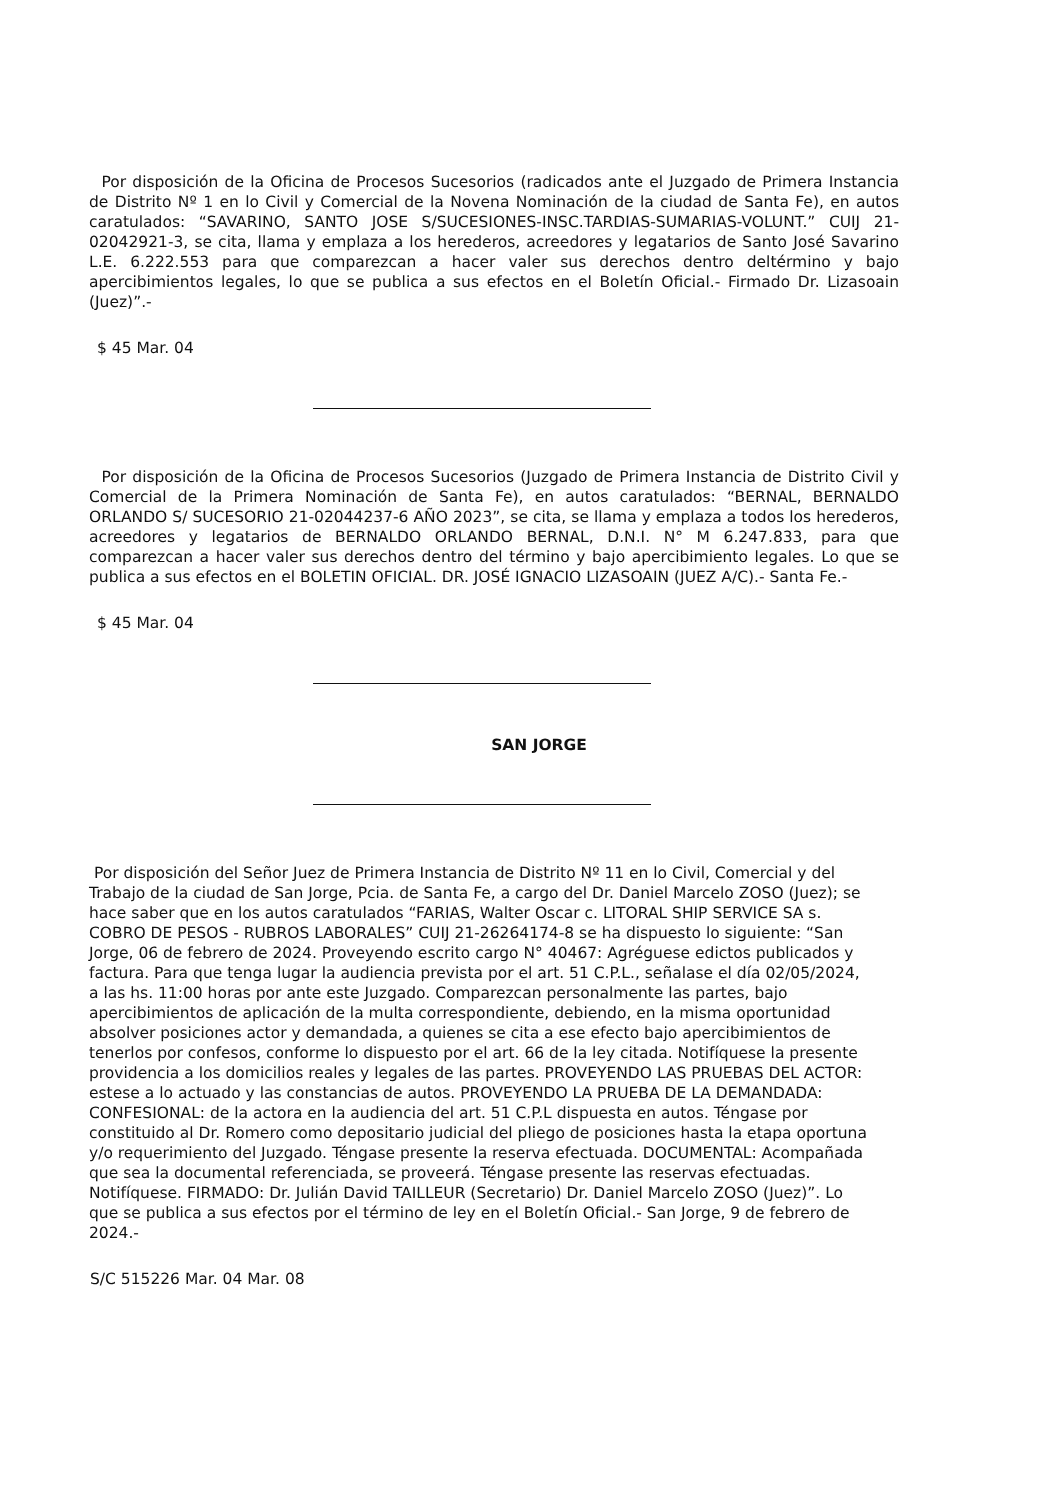Por disposición de la Oficina de Procesos Sucesorios (radicados ante el Juzgado de Primera Instancia de Distrito Nº 1 en lo Civil y Comercial de la Novena Nominación de la ciudad de Santa Fe), en autos caratulados: “SAVARINO, SANTO JOSE S/SUCESIONES-INSC.TARDIAS-SUMARIAS-VOLUNT.” CUIJ 21-02042921-3, se cita, llama y emplaza a los herederos, acreedores y legatarios de Santo José Savarino L.E. 6.222.553 para que comparezcan a hacer valer sus derechos dentro deltérmino y bajo apercibimientos legales, lo que se publica a sus efectos en el Boletín Oficial.- Firmado Dr. Lizasoain (Juez)”.-
$ 45 Mar. 04
Por disposición de la Oficina de Procesos Sucesorios (Juzgado de Primera Instancia de Distrito Civil y Comercial de la Primera Nominación de Santa Fe), en autos caratulados: “BERNAL, BERNALDO ORLANDO S/ SUCESORIO 21-02044237-6 AÑO 2023”, se cita, se llama y emplaza a todos los herederos, acreedores y legatarios de BERNALDO ORLANDO BERNAL, D.N.I. N° M 6.247.833, para que comparezcan a hacer valer sus derechos dentro del término y bajo apercibimiento legales. Lo que se publica a sus efectos en el BOLETIN OFICIAL. DR. JOSÉ IGNACIO LIZASOAIN (JUEZ A/C).- Santa Fe.-
$ 45 Mar. 04
SAN JORGE
Por disposición del Señor Juez de Primera Instancia de Distrito Nº 11 en lo Civil, Comercial y del Trabajo de la ciudad de San Jorge, Pcia. de Santa Fe, a cargo del Dr. Daniel Marcelo ZOSO (Juez); se hace saber que en los autos caratulados “FARIAS, Walter Oscar c. LITORAL SHIP SERVICE SA s. COBRO DE PESOS - RUBROS LABORALES” CUIJ 21-26264174-8 se ha dispuesto lo siguiente: “San Jorge, 06 de febrero de 2024. Proveyendo escrito cargo N° 40467: Agréguese edictos publicados y factura. Para que tenga lugar la audiencia prevista por el art. 51 C.P.L., señalase el día 02/05/2024, a las hs. 11:00 horas por ante este Juzgado. Comparezcan personalmente las partes, bajo apercibimientos de aplicación de la multa correspondiente, debiendo, en la misma oportunidad absolver posiciones actor y demandada, a quienes se cita a ese efecto bajo apercibimientos de tenerlos por confesos, conforme lo dispuesto por el art. 66 de la ley citada. Notifíquese la presente providencia a los domicilios reales y legales de las partes. PROVEYENDO LAS PRUEBAS DEL ACTOR: estese a lo actuado y las constancias de autos. PROVEYENDO LA PRUEBA DE LA DEMANDADA: CONFESIONAL: de la actora en la audiencia del art. 51 C.P.L dispuesta en autos. Téngase por constituido al Dr. Romero como depositario judicial del pliego de posiciones hasta la etapa oportuna y/o requerimiento del Juzgado. Téngase presente la reserva efectuada. DOCUMENTAL: Acompañada que sea la documental referenciada, se proveerá. Téngase presente las reservas efectuadas. Notifíquese. FIRMADO: Dr. Julián David TAILLEUR (Secretario) Dr. Daniel Marcelo ZOSO (Juez)”. Lo que se publica a sus efectos por el término de ley en el Boletín Oficial.- San Jorge, 9 de febrero de 2024.-
S/C 515226 Mar. 04 Mar. 08